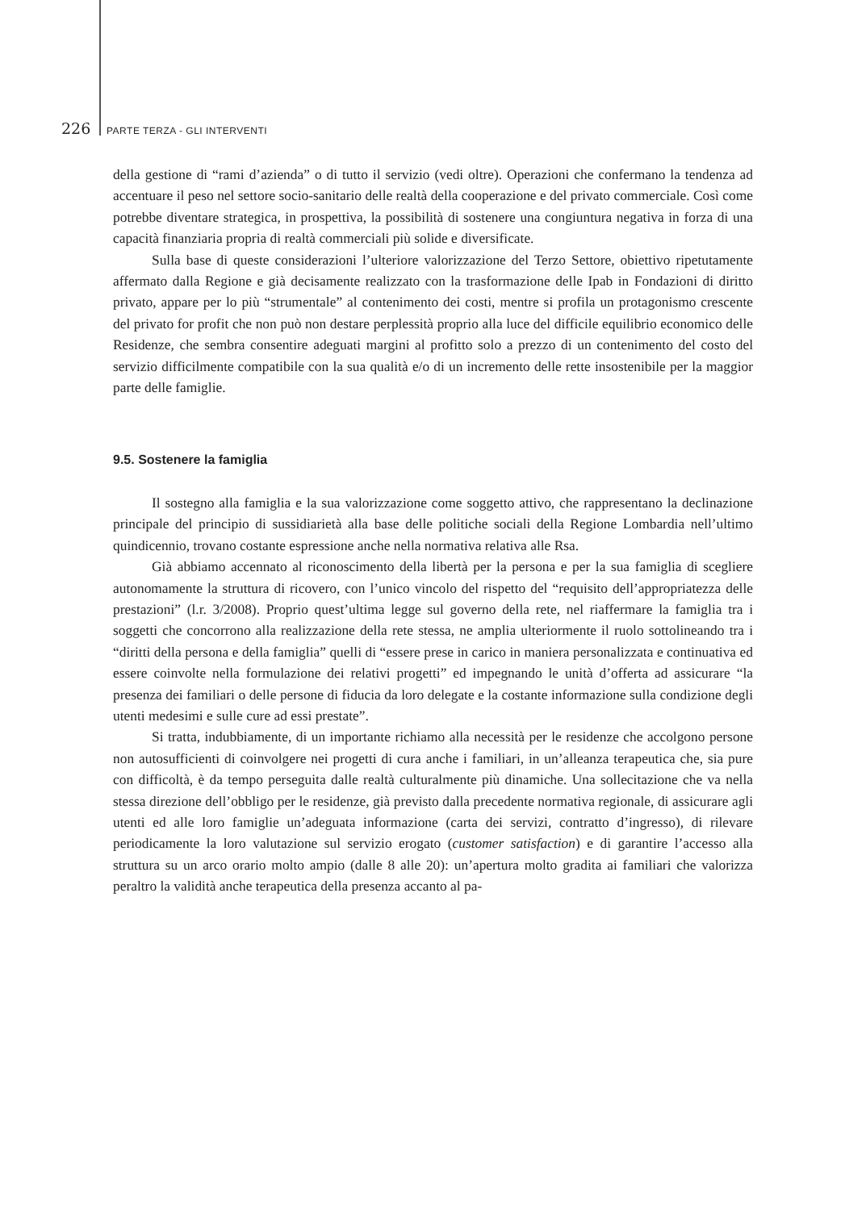226 PARTE TERZA - GLI INTERVENTI
della gestione di “rami d’azienda” o di tutto il servizio (vedi oltre). Operazioni che confermano la tendenza ad accentuare il peso nel settore socio-sanitario delle realtà della cooperazione e del privato commerciale. Così come potrebbe diventare strategica, in prospettiva, la possibilità di sostenere una congiuntura negativa in forza di una capacità finanziaria propria di realtà commerciali più solide e diversificate.
Sulla base di queste considerazioni l’ulteriore valorizzazione del Terzo Settore, obiettivo ripetutamente affermato dalla Regione e già decisamente realizzato con la trasformazione delle Ipab in Fondazioni di diritto privato, appare per lo più “strumentale” al contenimento dei costi, mentre si profila un protagonismo crescente del privato for profit che non può non destare perplessità proprio alla luce del difficile equilibrio economico delle Residenze, che sembra consentire adeguati margini al profitto solo a prezzo di un contenimento del costo del servizio difficilmente compatibile con la sua qualità e/o di un incremento delle rette insostenibile per la maggior parte delle famiglie.
9.5. Sostenere la famiglia
Il sostegno alla famiglia e la sua valorizzazione come soggetto attivo, che rappresentano la declinazione principale del principio di sussidiarietà alla base delle politiche sociali della Regione Lombardia nell’ultimo quindicennio, trovano costante espressione anche nella normativa relativa alle Rsa.
Già abbiamo accennato al riconoscimento della libertà per la persona e per la sua famiglia di scegliere autonomamente la struttura di ricovero, con l’unico vincolo del rispetto del “requisito dell’appropriatezza delle prestazioni” (l.r. 3/2008). Proprio quest’ultima legge sul governo della rete, nel riaffermare la famiglia tra i soggetti che concorrono alla realizzazione della rete stessa, ne amplia ulteriormente il ruolo sottolineando tra i “diritti della persona e della famiglia” quelli di “essere prese in carico in maniera personalizzata e continuativa ed essere coinvolte nella formulazione dei relativi progetti” ed impegnando le unità d’offerta ad assicurare “la presenza dei familiari o delle persone di fiducia da loro delegate e la costante informazione sulla condizione degli utenti medesimi e sulle cure ad essi prestate”.
Si tratta, indubbiamente, di un importante richiamo alla necessità per le residenze che accolgono persone non autosufficienti di coinvolgere nei progetti di cura anche i familiari, in un’alleanza terapeutica che, sia pure con difficoltà, è da tempo perseguita dalle realtà culturalmente più dinamiche. Una sollecitazione che va nella stessa direzione dell’obbligo per le residenze, già previsto dalla precedente normativa regionale, di assicurare agli utenti ed alle loro famiglie un’adeguata informazione (carta dei servizi, contratto d’ingresso), di rilevare periodicamente la loro valutazione sul servizio erogato (customer satisfaction) e di garantire l’accesso alla struttura su un arco orario molto ampio (dalle 8 alle 20): un’apertura molto gradita ai familiari che valorizza peraltro la validità anche terapeutica della presenza accanto al pa-